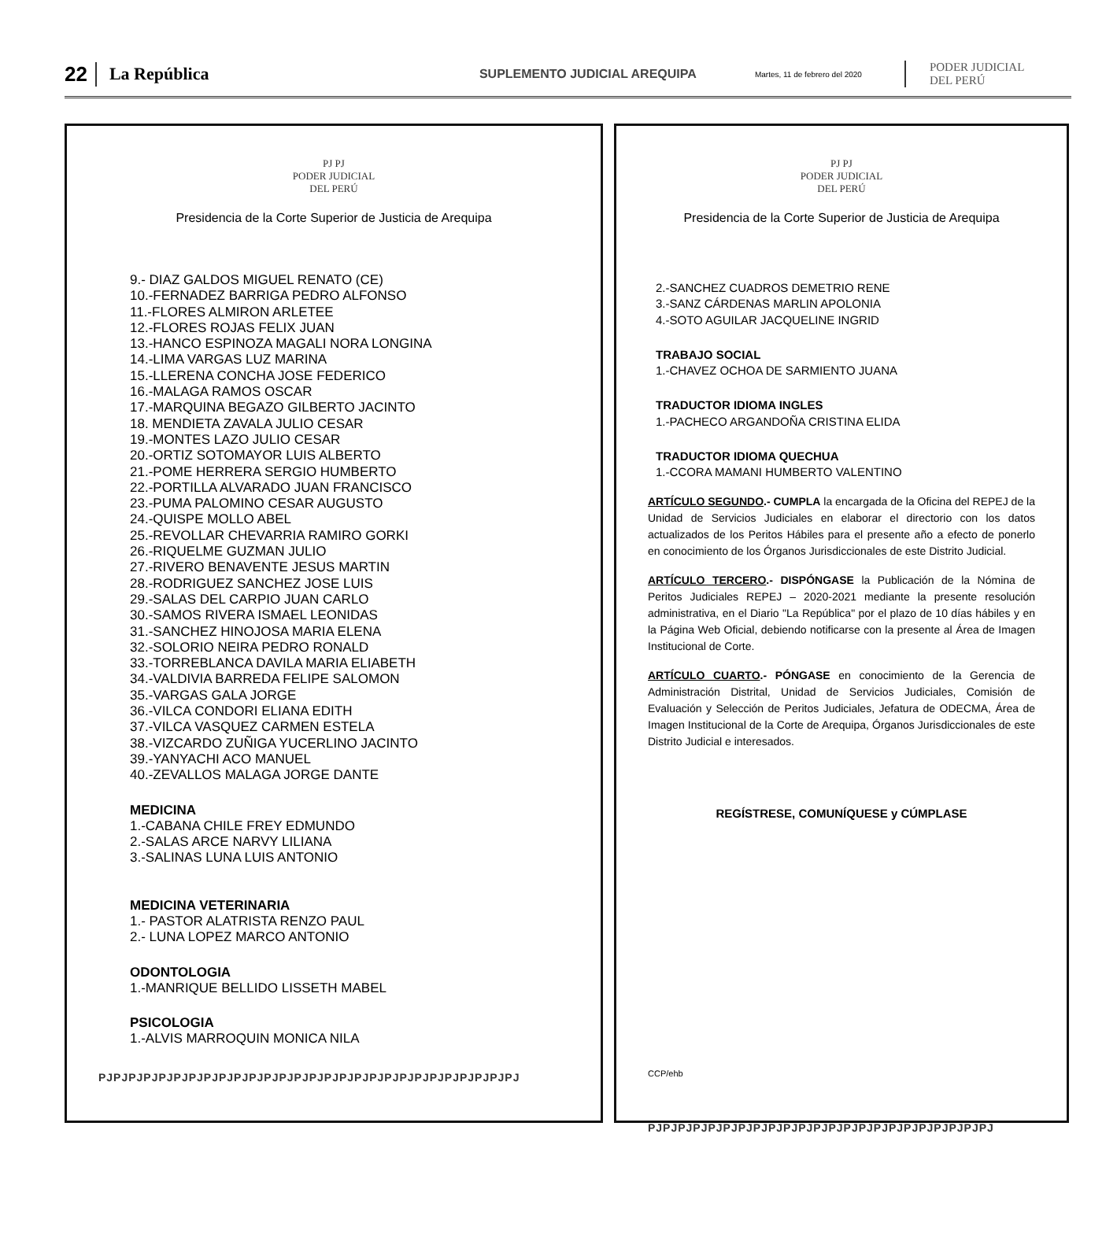22 La República SUPLEMENTO JUDICIAL AREQUIPA Martes, 11 de febrero del 2020 PODER JUDICIAL
DEL PERÚ
PJ PJ
PODER JUDICIAL
DEL PERÚ
Presidencia de la Corte Superior de Justicia de Arequipa
9.- DIAZ GALDOS MIGUEL RENATO (CE)
10.-FERNADEZ BARRIGA PEDRO ALFONSO
11.-FLORES ALMIRON ARLETEE
12.-FLORES ROJAS FELIX JUAN
13.-HANCO ESPINOZA MAGALI NORA LONGINA
14.-LIMA VARGAS LUZ MARINA
15.-LLERENA CONCHA JOSE FEDERICO
16.-MALAGA RAMOS OSCAR
17.-MARQUINA BEGAZO GILBERTO JACINTO
18. MENDIETA ZAVALA JULIO CESAR
19.-MONTES LAZO JULIO CESAR
20.-ORTIZ SOTOMAYOR LUIS ALBERTO
21.-POME HERRERA SERGIO HUMBERTO
22.-PORTILLA ALVARADO JUAN FRANCISCO
23.-PUMA PALOMINO CESAR AUGUSTO
24.-QUISPE MOLLO ABEL
25.-REVOLLAR CHEVARRIA RAMIRO GORKI
26.-RIQUELME GUZMAN JULIO
27.-RIVERO BENAVENTE JESUS MARTIN
28.-RODRIGUEZ SANCHEZ JOSE LUIS
29.-SALAS DEL CARPIO JUAN CARLO
30.-SAMOS RIVERA ISMAEL LEONIDAS
31.-SANCHEZ HINOJOSA MARIA ELENA
32.-SOLORIO NEIRA PEDRO RONALD
33.-TORREBLANCA DAVILA MARIA ELIABETH
34.-VALDIVIA BARREDA FELIPE SALOMON
35.-VARGAS GALA JORGE
36.-VILCA CONDORI ELIANA EDITH
37.-VILCA VASQUEZ CARMEN ESTELA
38.-VIZCARDO ZUÑIGA YUCERLINO JACINTO
39.-YANYACHI ACO MANUEL
40.-ZEVALLOS MALAGA JORGE DANTE
MEDICINA
1.-CABANA CHILE FREY EDMUNDO
2.-SALAS ARCE NARVY LILIANA
3.-SALINAS LUNA LUIS ANTONIO
MEDICINA VETERINARIA
1.- PASTOR ALATRISTA RENZO PAUL
2.- LUNA LOPEZ MARCO ANTONIO
ODONTOLOGIA
1.-MANRIQUE BELLIDO LISSETH MABEL
PSICOLOGIA
1.-ALVIS MARROQUIN MONICA NILA
PJPJPJPJPJPJPJPJPJPJPJPJPJPJPJPJPJPJPJPJPJPJPJPJPJPJPJPJ
PJ PJ
PODER JUDICIAL
DEL PERÚ
Presidencia de la Corte Superior de Justicia de Arequipa
2.-SANCHEZ CUADROS DEMETRIO RENE
3.-SANZ CÁRDENAS MARLIN APOLONIA
4.-SOTO AGUILAR JACQUELINE INGRID
TRABAJO SOCIAL
1.-CHAVEZ OCHOA DE SARMIENTO JUANA
TRADUCTOR IDIOMA INGLES
1.-PACHECO ARGANDOÑA CRISTINA ELIDA
TRADUCTOR IDIOMA QUECHUA
1.-CCORA MAMANI HUMBERTO VALENTINO
ARTÍCULO SEGUNDO.- CUMPLA la encargada de la Oficina del REPEJ de la Unidad de Servicios Judiciales en elaborar el directorio con los datos actualizados de los Peritos Hábiles para el presente año a efecto de ponerlo en conocimiento de los Órganos Jurisdiccionales de este Distrito Judicial.
ARTÍCULO TERCERO.- DISPÓNGASE la Publicación de la Nómina de Peritos Judiciales REPEJ – 2020-2021 mediante la presente resolución administrativa, en el Diario "La República" por el plazo de 10 días hábiles y en la Página Web Oficial, debiendo notificarse con la presente al Área de Imagen Institucional de Corte.
ARTÍCULO CUARTO.- PÓNGASE en conocimiento de la Gerencia de Administración Distrital, Unidad de Servicios Judiciales, Comisión de Evaluación y Selección de Peritos Judiciales, Jefatura de ODECMA, Área de Imagen Institucional de la Corte de Arequipa, Órganos Jurisdiccionales de este Distrito Judicial e interesados.
REGÍSTRESE, COMUNÍQUESE y CÚMPLASE
CCP/ehb
PJPJPJPJPJPJPJPJPJPJPJPJPJPJPJPJPJPJPJPJPJPJPJ